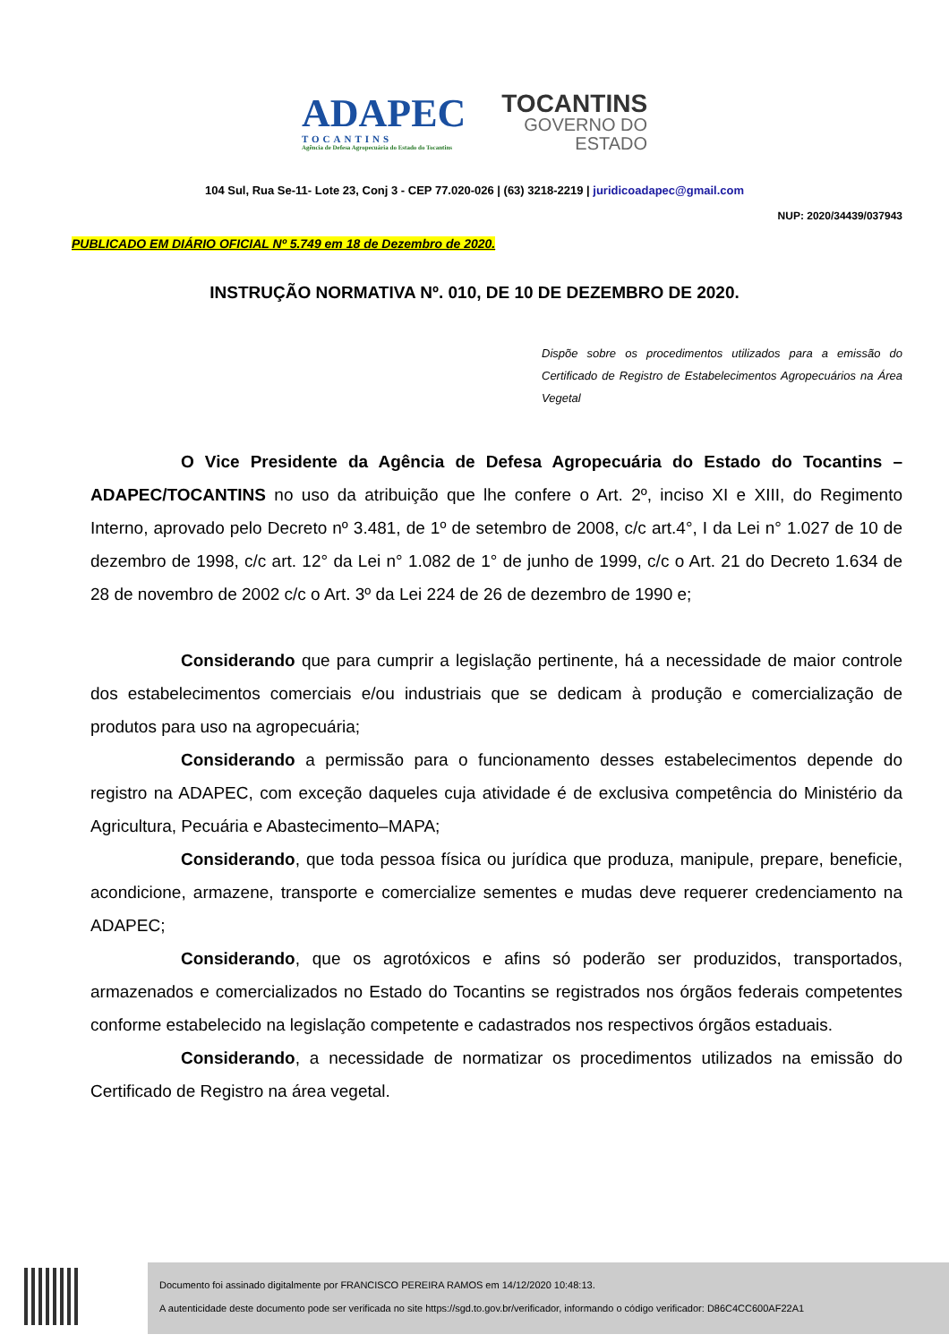ADAPEC
TOCANTINS
Agência de Defesa Agropecuária do Estado do Tocantins
TOCANTINS
GOVERNO DO
ESTADO
104 Sul, Rua Se-11- Lote 23, Conj 3 - CEP 77.020-026 | (63) 3218-2219 | juridicoadapec@gmail.com
NUP: 2020/34439/037943
PUBLICADO EM DIÁRIO OFICIAL Nº 5.749 em 18 de Dezembro de 2020.
INSTRUÇÃO NORMATIVA Nº. 010, DE 10 DE DEZEMBRO DE 2020.
Dispõe sobre os procedimentos utilizados para a emissão do Certificado de Registro de Estabelecimentos Agropecuários na Área Vegetal
O Vice Presidente da Agência de Defesa Agropecuária do Estado do Tocantins – ADAPEC/TOCANTINS no uso da atribuição que lhe confere o Art. 2º, inciso XI e XIII, do Regimento Interno, aprovado pelo Decreto nº 3.481, de 1º de setembro de 2008, c/c art.4°, I da Lei n° 1.027 de 10 de dezembro de 1998, c/c art. 12° da Lei n° 1.082 de 1° de junho de 1999, c/c o Art. 21 do Decreto 1.634 de 28 de novembro de 2002 c/c o Art. 3º da Lei 224 de 26 de dezembro de 1990 e;
Considerando que para cumprir a legislação pertinente, há a necessidade de maior controle dos estabelecimentos comerciais e/ou industriais que se dedicam à produção e comercialização de produtos para uso na agropecuária;
Considerando a permissão para o funcionamento desses estabelecimentos depende do registro na ADAPEC, com exceção daqueles cuja atividade é de exclusiva competência do Ministério da Agricultura, Pecuária e Abastecimento–MAPA;
Considerando, que toda pessoa física ou jurídica que produza, manipule, prepare, beneficie, acondicione, armazene, transporte e comercialize sementes e mudas deve requerer credenciamento na ADAPEC;
Considerando, que os agrotóxicos e afins só poderão ser produzidos, transportados, armazenados e comercializados no Estado do Tocantins se registrados nos órgãos federais competentes conforme estabelecido na legislação competente e cadastrados nos respectivos órgãos estaduais.
Considerando, a necessidade de normatizar os procedimentos utilizados na emissão do Certificado de Registro na área vegetal.
Documento foi assinado digitalmente por FRANCISCO PEREIRA RAMOS em 14/12/2020 10:48:13.
A autenticidade deste documento pode ser verificada no site https://sgd.to.gov.br/verificador, informando o código verificador: D86C4CC600AF22A1